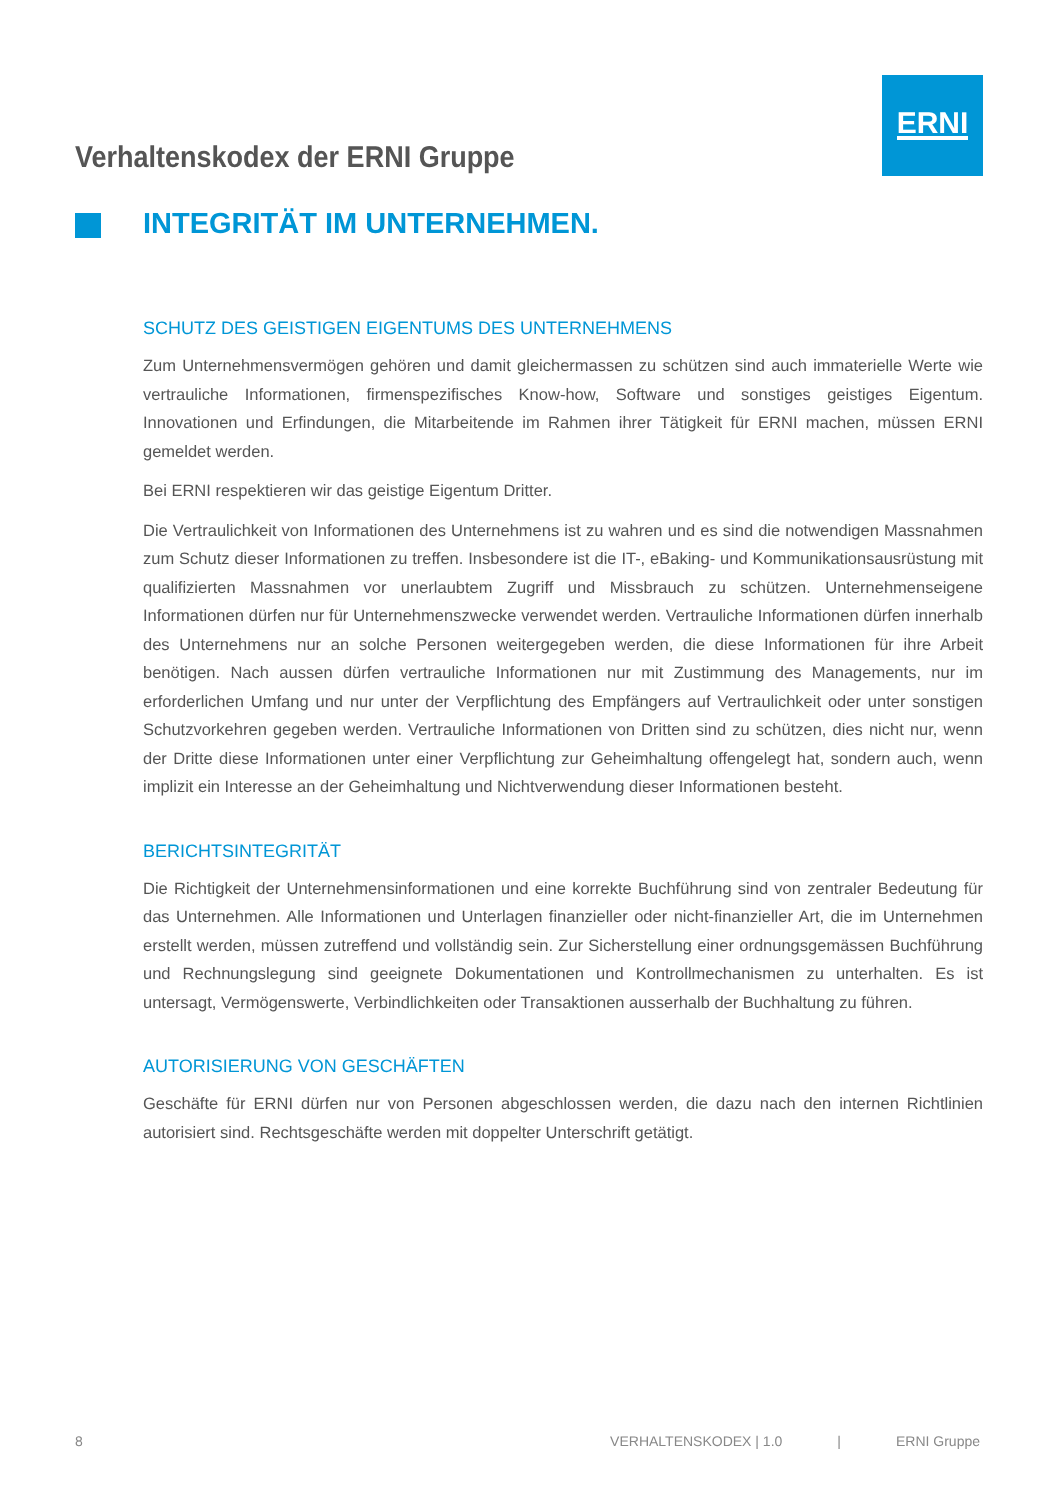ERNI
Verhaltenskodex der ERNI Gruppe
INTEGRITÄT IM UNTERNEHMEN.
SCHUTZ DES GEISTIGEN EIGENTUMS DES UNTERNEHMENS
Zum Unternehmensvermögen gehören und damit gleichermassen zu schützen sind auch immaterielle Werte wie vertrauliche Informationen, firmenspezifisches Know-how, Software und sonstiges geistiges Eigentum. Innovationen und Erfindungen, die Mitarbeitende im Rahmen ihrer Tätigkeit für ERNI machen, müssen ERNI gemeldet werden.
Bei ERNI respektieren wir das geistige Eigentum Dritter.
Die Vertraulichkeit von Informationen des Unternehmens ist zu wahren und es sind die notwendigen Massnahmen zum Schutz dieser Informationen zu treffen. Insbesondere ist die IT-, eBaking- und Kommunikationsausrüstung mit qualifizierten Massnahmen vor unerlaubtem Zugriff und Missbrauch zu schützen. Unternehmenseigene Informationen dürfen nur für Unternehmenszwecke verwendet werden. Vertrauliche Informationen dürfen innerhalb des Unternehmens nur an solche Personen weitergegeben werden, die diese Informationen für ihre Arbeit benötigen. Nach aussen dürfen vertrauliche Informationen nur mit Zustimmung des Managements, nur im erforderlichen Umfang und nur unter der Verpflichtung des Empfängers auf Vertraulichkeit oder unter sonstigen Schutzvorkehren gegeben werden. Vertrauliche Informationen von Dritten sind zu schützen, dies nicht nur, wenn der Dritte diese Informationen unter einer Verpflichtung zur Geheimhaltung offengelegt hat, sondern auch, wenn implizit ein Interesse an der Geheimhaltung und Nichtverwendung dieser Informationen besteht.
BERICHTSINTEGRITÄT
Die Richtigkeit der Unternehmensinformationen und eine korrekte Buchführung sind von zentraler Bedeutung für das Unternehmen. Alle Informationen und Unterlagen finanzieller oder nicht-finanzieller Art, die im Unternehmen erstellt werden, müssen zutreffend und vollständig sein. Zur Sicherstellung einer ordnungsgemässen Buchführung und Rechnungslegung sind geeignete Dokumentationen und Kontrollmechanismen zu unterhalten. Es ist untersagt, Vermögenswerte, Verbindlichkeiten oder Transaktionen ausserhalb der Buchhaltung zu führen.
AUTORISIERUNG VON GESCHÄFTEN
Geschäfte für ERNI dürfen nur von Personen abgeschlossen werden, die dazu nach den internen Richtlinien autorisiert sind. Rechtsgeschäfte werden mit doppelter Unterschrift getätigt.
8 VERHALTENSKODEX | 1.0 | ERNI Gruppe